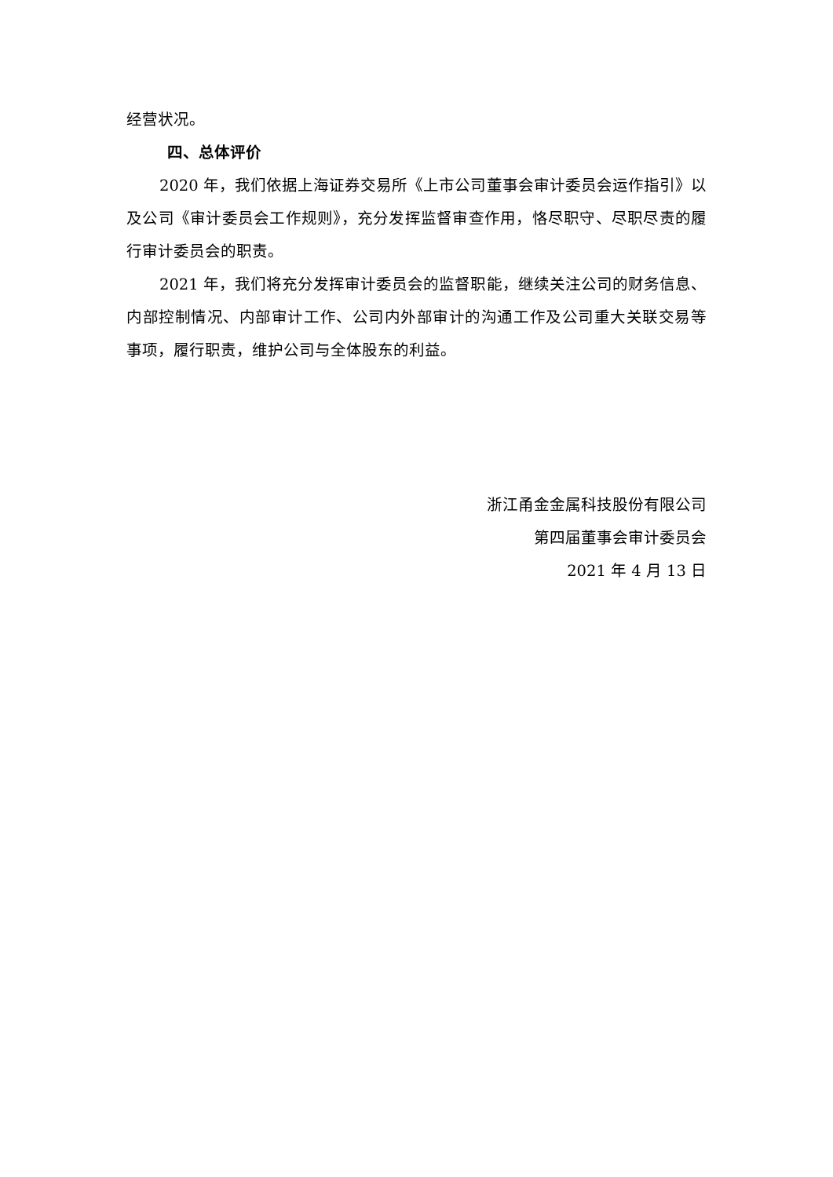经营状况。
四、总体评价
2020 年，我们依据上海证券交易所《上市公司董事会审计委员会运作指引》以及公司《审计委员会工作规则》，充分发挥监督审查作用，恪尽职守、尽职尽责的履行审计委员会的职责。
2021 年，我们将充分发挥审计委员会的监督职能，继续关注公司的财务信息、内部控制情况、内部审计工作、公司内外部审计的沟通工作及公司重大关联交易等事项，履行职责，维护公司与全体股东的利益。
浙江甬金金属科技股份有限公司
第四届董事会审计委员会
2021 年 4 月 13 日